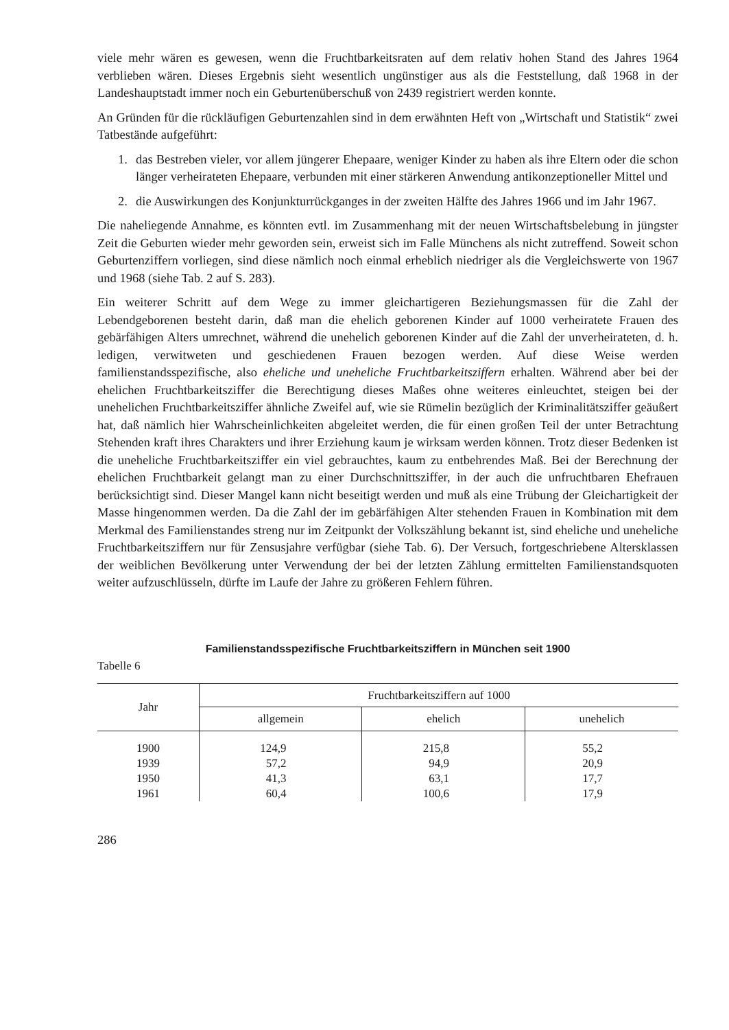viele mehr wären es gewesen, wenn die Fruchtbarkeitsraten auf dem relativ hohen Stand des Jahres 1964 verblieben wären. Dieses Ergebnis sieht wesentlich ungünstiger aus als die Feststellung, daß 1968 in der Landeshauptstadt immer noch ein Geburtenüberschuß von 2439 registriert werden konnte.
An Gründen für die rückläufigen Geburtenzahlen sind in dem erwähnten Heft von „Wirtschaft und Statistik“ zwei Tatbestände aufgeführt:
1. das Bestreben vieler, vor allem jüngerer Ehepaare, weniger Kinder zu haben als ihre Eltern oder die schon länger verheirateten Ehepaare, verbunden mit einer stärkeren Anwendung antikonzeptioneller Mittel und
2. die Auswirkungen des Konjunkturrückganges in der zweiten Hälfte des Jahres 1966 und im Jahr 1967.
Die naheliegende Annahme, es könnten evtl. im Zusammenhang mit der neuen Wirtschaftsbelebung in jüngster Zeit die Geburten wieder mehr geworden sein, erweist sich im Falle Münchens als nicht zutreffend. Soweit schon Geburtenziffern vorliegen, sind diese nämlich noch einmal erheblich niedriger als die Vergleichswerte von 1967 und 1968 (siehe Tab. 2 auf S. 283).
Ein weiterer Schritt auf dem Wege zu immer gleichartigeren Beziehungsmassen für die Zahl der Lebendgeborenen besteht darin, daß man die ehelich geborenen Kinder auf 1000 verheiratete Frauen des gebärfähigen Alters umrechnet, während die unehelich geborenen Kinder auf die Zahl der unverheirateten, d. h. ledigen, verwitweten und geschiedenen Frauen bezogen werden. Auf diese Weise werden familienstandsspezifische, also eheliche und uneheliche Fruchtbarkeitsziffern erhalten. Während aber bei der ehelichen Fruchtbarkeitsziffer die Berechtigung dieses Maßes ohne weiteres einleuchtet, steigen bei der unehelichen Fruchtbarkeitsziffer ähnliche Zweifel auf, wie sie Rümelin bezüglich der Kriminalitätsziffer geäußert hat, daß nämlich hier Wahrscheinlichkeiten abgeleitet werden, die für einen großen Teil der unter Betrachtung Stehenden kraft ihres Charakters und ihrer Erziehung kaum je wirksam werden können. Trotz dieser Bedenken ist die uneheliche Fruchtbarkeitsziffer ein viel gebrauchtes, kaum zu entbehrendes Maß. Bei der Berechnung der ehelichen Fruchtbarkeit gelangt man zu einer Durchschnittsziffer, in der auch die unfruchtbaren Ehefrauen berücksichtigt sind. Dieser Mangel kann nicht beseitigt werden und muß als eine Trübung der Gleichartigkeit der Masse hingenommen werden. Da die Zahl der im gebärfähigen Alter stehenden Frauen in Kombination mit dem Merkmal des Familienstandes streng nur im Zeitpunkt der Volkszählung bekannt ist, sind eheliche und uneheliche Fruchtbarkeitsziffern nur für Zensusjahre verfügbar (siehe Tab. 6). Der Versuch, fortgeschriebene Altersklassen der weiblichen Bevölkerung unter Verwendung der bei der letzten Zählung ermittelten Familienstandsquoten weiter aufzuschlüsseln, dürfte im Laufe der Jahre zu größeren Fehlern führen.
Familienstandsspezifische Fruchtbarkeitsziffern in München seit 1900
Tabelle 6
| Jahr | Fruchtbarkeitsziffern auf 1000 | | |
| --- | --- | --- | --- |
| | allgemein | ehelich | unehelich |
| 1900 | 124,9 | 215,8 | 55,2 |
| 1939 | 57,2 | 94,9 | 20,9 |
| 1950 | 41,3 | 63,1 | 17,7 |
| 1961 | 60,4 | 100,6 | 17,9 |
286